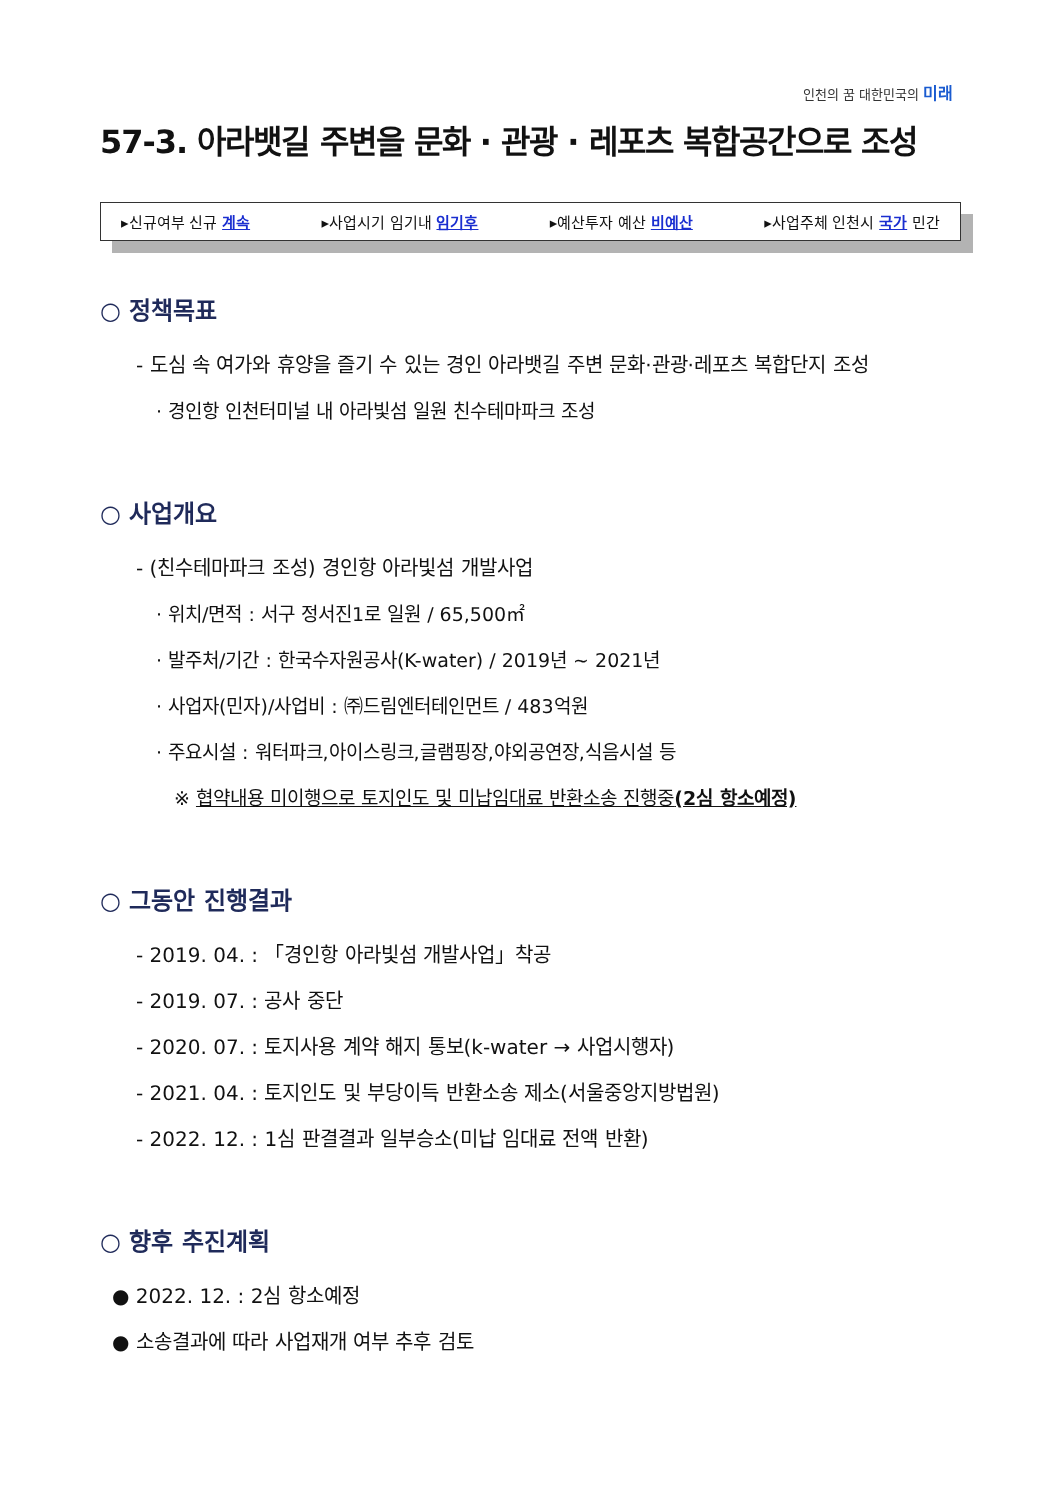인천의 꿈 대한민국의 미래
57-3. 아라뱃길 주변을 문화 · 관광 · 레포츠 복합공간으로 조성
▸신규여부 신규 계속 ▸사업시기 임기내 임기후 ▸예산투자 예산 비예산 ▸사업주체 인천시 국가 민간
○ 정책목표
- 도심 속 여가와 휴양을 즐기 수 있는 경인 아라뱃길 주변 문화·관광·레포츠 복합단지 조성
· 경인항 인천터미널 내 아라빛섬 일원 친수테마파크 조성
○ 사업개요
- (친수테마파크 조성) 경인항 아라빛섬 개발사업
· 위치/면적 : 서구 정서진1로 일원 / 65,500㎡
· 발주처/기간 : 한국수자원공사(K-water) / 2019년 ~ 2021년
· 사업자(민자)/사업비 : ㈜드림엔터테인먼트 / 483억원
· 주요시설 : 워터파크,아이스링크,글램핑장,야외공연장,식음시설 등
※ 협약내용 미이행으로 토지인도 및 미납임대료 반환소송 진행중(2심 항소예정)
○ 그동안 진행결과
- 2019. 04. : 「경인항 아라빛섬 개발사업」착공
- 2019. 07. : 공사 중단
- 2020. 07. : 토지사용 계약 해지 통보(k-water → 사업시행자)
- 2021. 04. : 토지인도 및 부당이득 반환소송 제소(서울중앙지방법원)
- 2022. 12. : 1심 판결결과 일부승소(미납 임대료 전액 반환)
○ 향후 추진계획
● 2022. 12. : 2심 항소예정
● 소송결과에 따라 사업재개 여부 추후 검토